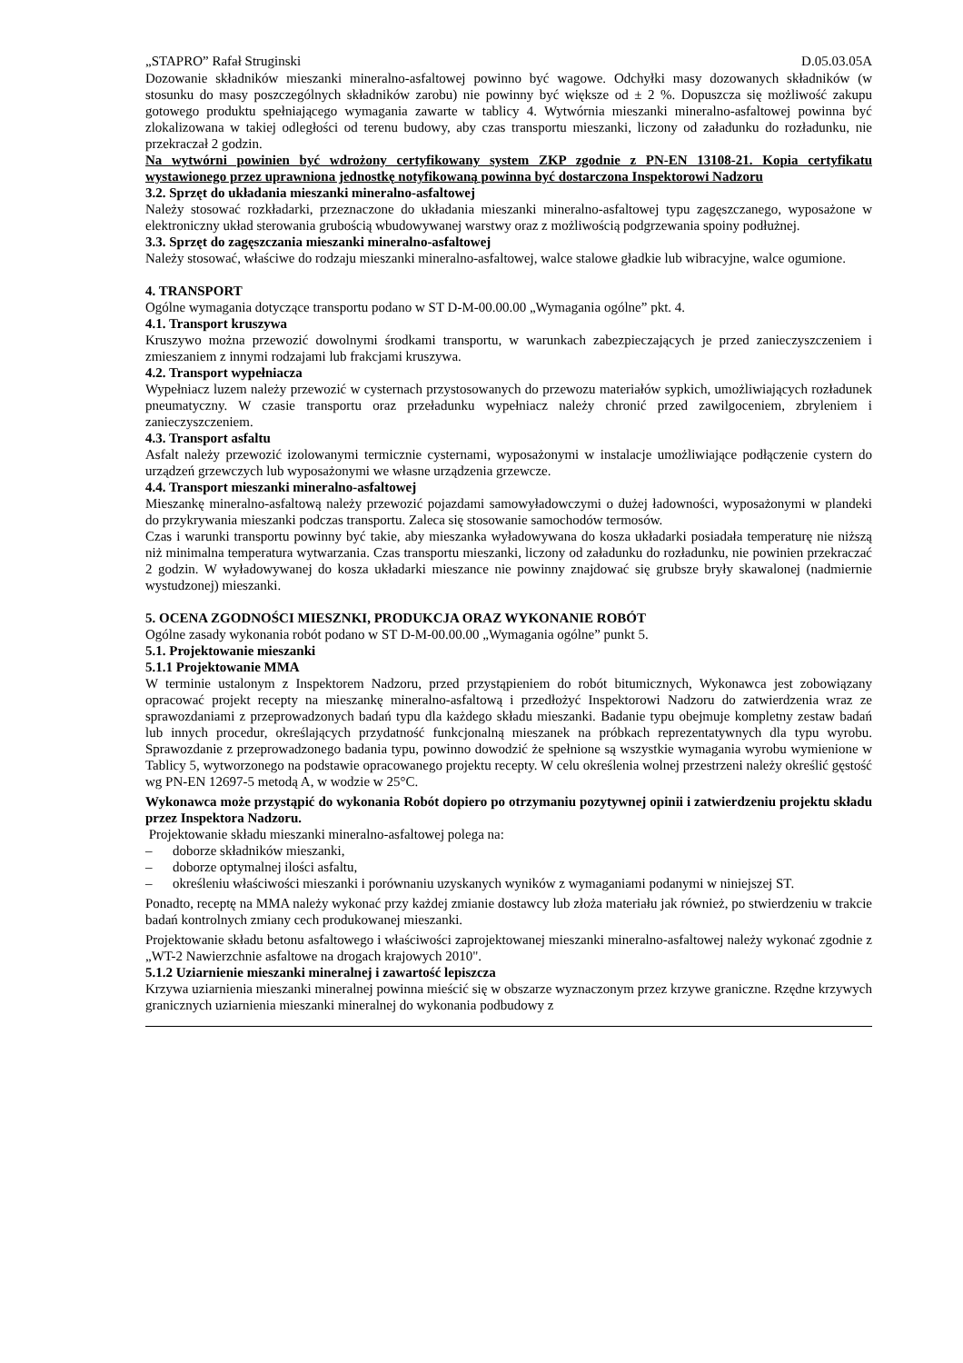„STAPRO” Rafał Struginski D.05.03.05A
Dozowanie składników mieszanki mineralno-asfaltowej powinno być wagowe. Odchyłki masy dozowanych składników (w stosunku do masy poszczególnych składników zarobu) nie powinny być większe od ± 2 %. Dopuszcza się możliwość zakupu gotowego produktu spełniającego wymagania zawarte w tablicy 4. Wytwórnia mieszanki mineralno-asfaltowej powinna być zlokalizowana w takiej odległości od terenu budowy, aby czas transportu mieszanki, liczony od załadunku do rozładunku, nie przekraczał 2 godzin.
Na wytwórni powinien być wdrożony certyfikowany system ZKP zgodnie z PN-EN 13108-21. Kopia certyfikatu wystawionego przez uprawniona jednostkę notyfikowaną powinna być dostarczona Inspektorowi Nadzoru
3.2. Sprzęt do układania mieszanki mineralno-asfaltowej
Należy stosować rozkładarki, przeznaczone do układania mieszanki mineralno-asfaltowej typu zagęszczanego, wyposażone w elektroniczny układ sterowania grubością wbudowywanej warstwy oraz z możliwością podgrzewania spoiny podłużnej.
3.3. Sprzęt do zagęszczania mieszanki mineralno-asfaltowej
Należy stosować, właściwe do rodzaju mieszanki mineralno-asfaltowej, walce stalowe gładkie lub wibracyjne, walce ogumione.
4. TRANSPORT
Ogólne wymagania dotyczące transportu podano w ST D-M-00.00.00 „Wymagania ogólne” pkt. 4.
4.1. Transport kruszywa
Kruszywo można przewozić dowolnymi środkami transportu, w warunkach zabezpieczających je przed zanieczyszczeniem i zmieszaniem z innymi rodzajami lub frakcjami kruszywa.
4.2. Transport wypełniacza
Wypełniacz luzem należy przewozić w cysternach przystosowanych do przewozu materiałów sypkich, umożliwiających rozładunek pneumatyczny. W czasie transportu oraz przeładunku wypełniacz należy chronić przed zawilgoceniem, zbryleniem i zanieczyszczeniem.
4.3. Transport asfaltu
Asfalt należy przewozić izolowanymi termicznie cysternami, wyposażonymi w instalacje umożliwiające podłączenie cystern do urządzeń grzewczych lub wyposażonymi we własne urządzenia grzewcze.
4.4. Transport mieszanki mineralno-asfaltowej
Mieszankę mineralno-asfaltową należy przewozić pojazdami samowyładowczymi o dużej ładowności, wyposażonymi w plandeki do przykrywania mieszanki podczas transportu. Zaleca się stosowanie samochodów termosów.
Czas i warunki transportu powinny być takie, aby mieszanka wyładowywana do kosza układarki posiadała temperaturę nie niższą niż minimalna temperatura wytwarzania. Czas transportu mieszanki, liczony od załadunku do rozładunku, nie powinien przekraczać 2 godzin. W wyładowywanej do kosza układarki mieszance nie powinny znajdować się grubsze bryły skawalonej (nadmiernie wystudzonej) mieszanki.
5. OCENA ZGODNOŚCI MIESZNKI, PRODUKCJA ORAZ WYKONANIE ROBÓT
Ogólne zasady wykonania robót podano w ST D-M-00.00.00 „Wymagania ogólne” punkt 5.
5.1. Projektowanie mieszanki
5.1.1 Projektowanie MMA
W terminie ustalonym z Inspektorem Nadzoru, przed przystąpieniem do robót bitumicznych, Wykonawca jest zobowiązany opracować projekt recepty na mieszankę mineralno-asfaltową i przedłożyć Inspektorowi Nadzoru do zatwierdzenia wraz ze sprawozdaniami z przeprowadzonych badań typu dla każdego składu mieszanki. Badanie typu obejmuje kompletny zestaw badań lub innych procedur, określających przydatność funkcjonalną mieszanek na próbkach reprezentatywnych dla typu wyrobu. Sprawozdanie z przeprowadzonego badania typu, powinno dowodzić że spełnione są wszystkie wymagania wyrobu wymienione w Tablicy 5, wytworzonego na podstawie opracowanego projektu recepty. W celu określenia wolnej przestrzeni należy określić gęstość wg PN-EN 12697-5 metodą A, w wodzie w 25°C.
Wykonawca może przystąpić do wykonania Robót dopiero po otrzymaniu pozytywnej opinii i zatwierdzeniu projektu składu przez Inspektora Nadzoru.
Projektowanie składu mieszanki mineralno-asfaltowej polega na:
– doborze składników mieszanki,
– doborze optymalnej ilości asfaltu,
– określeniu właściwości mieszanki i porównaniu uzyskanych wyników z wymaganiami podanymi w niniejszej ST.
Ponadto, receptę na MMA należy wykonać przy każdej zmianie dostawcy lub złoża materiału jak również, po stwierdzeniu w trakcie badań kontrolnych zmiany cech produkowanej mieszanki.
Projektowanie składu betonu asfaltowego i właściwości zaprojektowanej mieszanki mineralno-asfaltowej należy wykonać zgodnie z „WT-2 Nawierzchnie asfaltowe na drogach krajowych 2010".
5.1.2 Uziarnienie mieszanki mineralnej i zawartość lepiszcza
Krzywa uziarnienia mieszanki mineralnej powinna mieścić się w obszarze wyznaczonym przez krzywe graniczne. Rzędne krzywych granicznych uziarnienia mieszanki mineralnej do wykonania podbudowy z